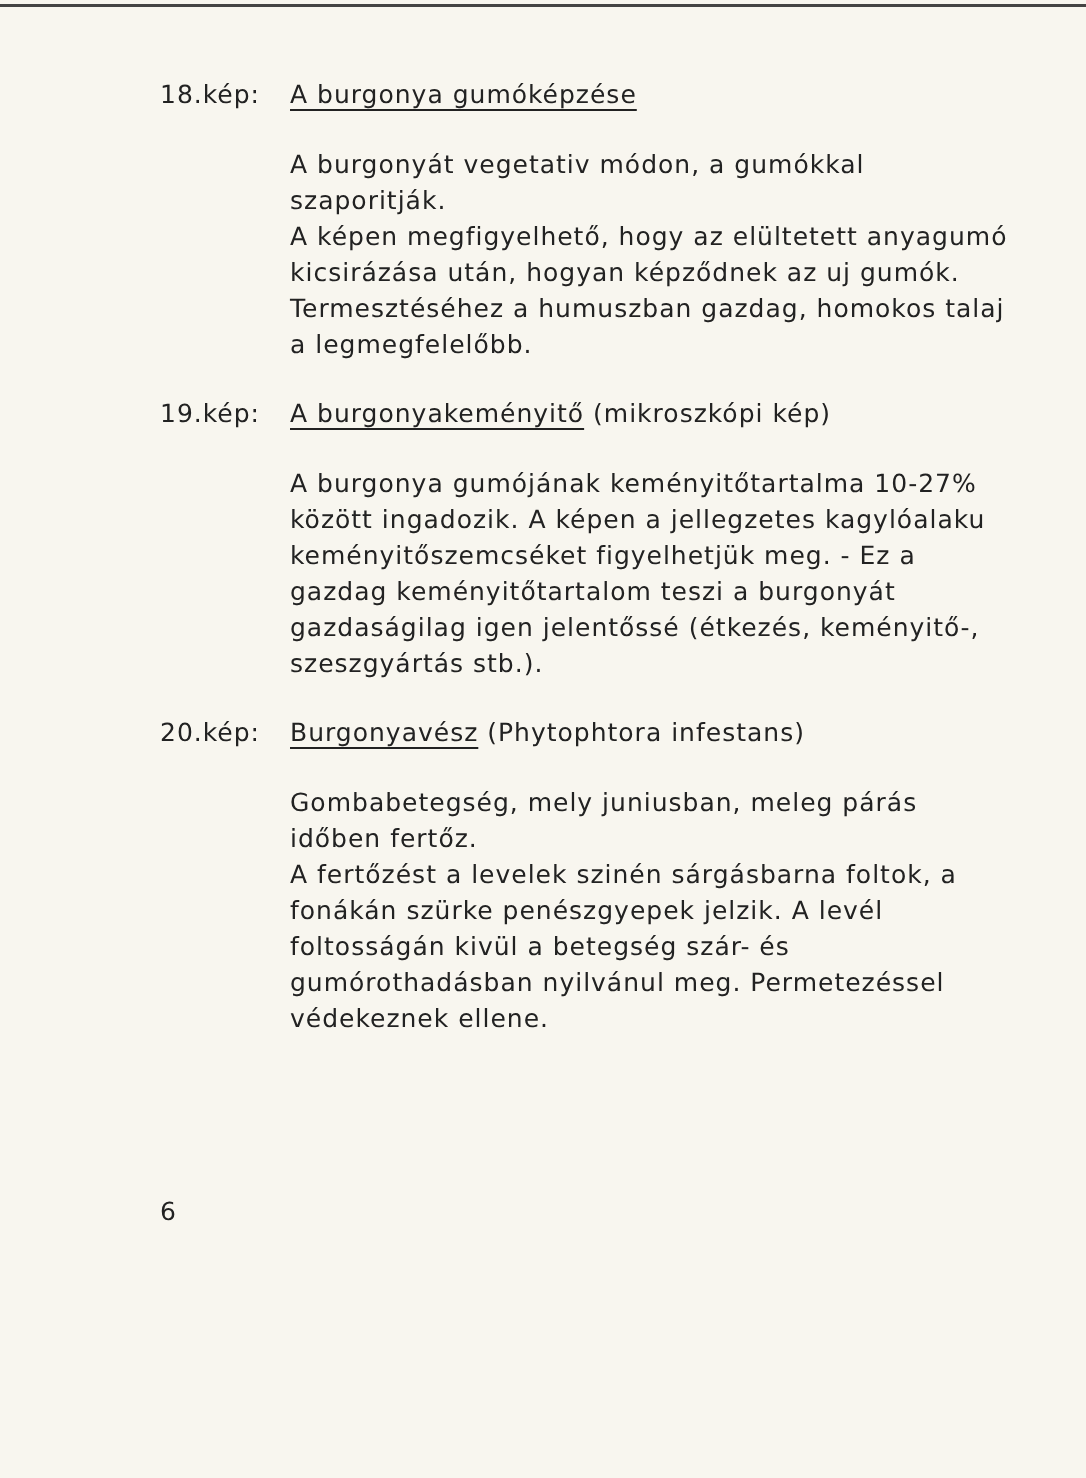18.kép: A burgonya gumóképzése
A burgonyát vegetativ módon, a gumókkal szaporitják.
A képen megfigyelhető, hogy az elültetett anyagumó kicsirázása után, hogyan képződnek az uj gumók.
Termesztéséhez a humuszban gazdag, homokos talaj a legmegfelelőbb.
19.kép: A burgonyakeményitő (mikroszkópi kép)
A burgonya gumójának keményitőtartalma 10-27% között ingadozik. A képen a jellegzetes kagylóalaku keményitőszemcséket figyelhetjük meg. - Ez a gazdag keményitőtartalom teszi a burgonyát gazdaságilag igen jelentőssé (étkezés, keményitő-, szeszgyártás stb.).
20.kép: Burgonyavész (Phytophtora infestans)
Gombabetegség, mely juniusban, meleg párás időben fertőz.
A fertőzést a levelek szinén sárgásbarna foltok, a fonákán szürke penészgyepek jelzik. A levél foltosságán kivül a betegség szár- és gumórothadásban nyilvánul meg. Permetezéssel védekeznek ellene.
6